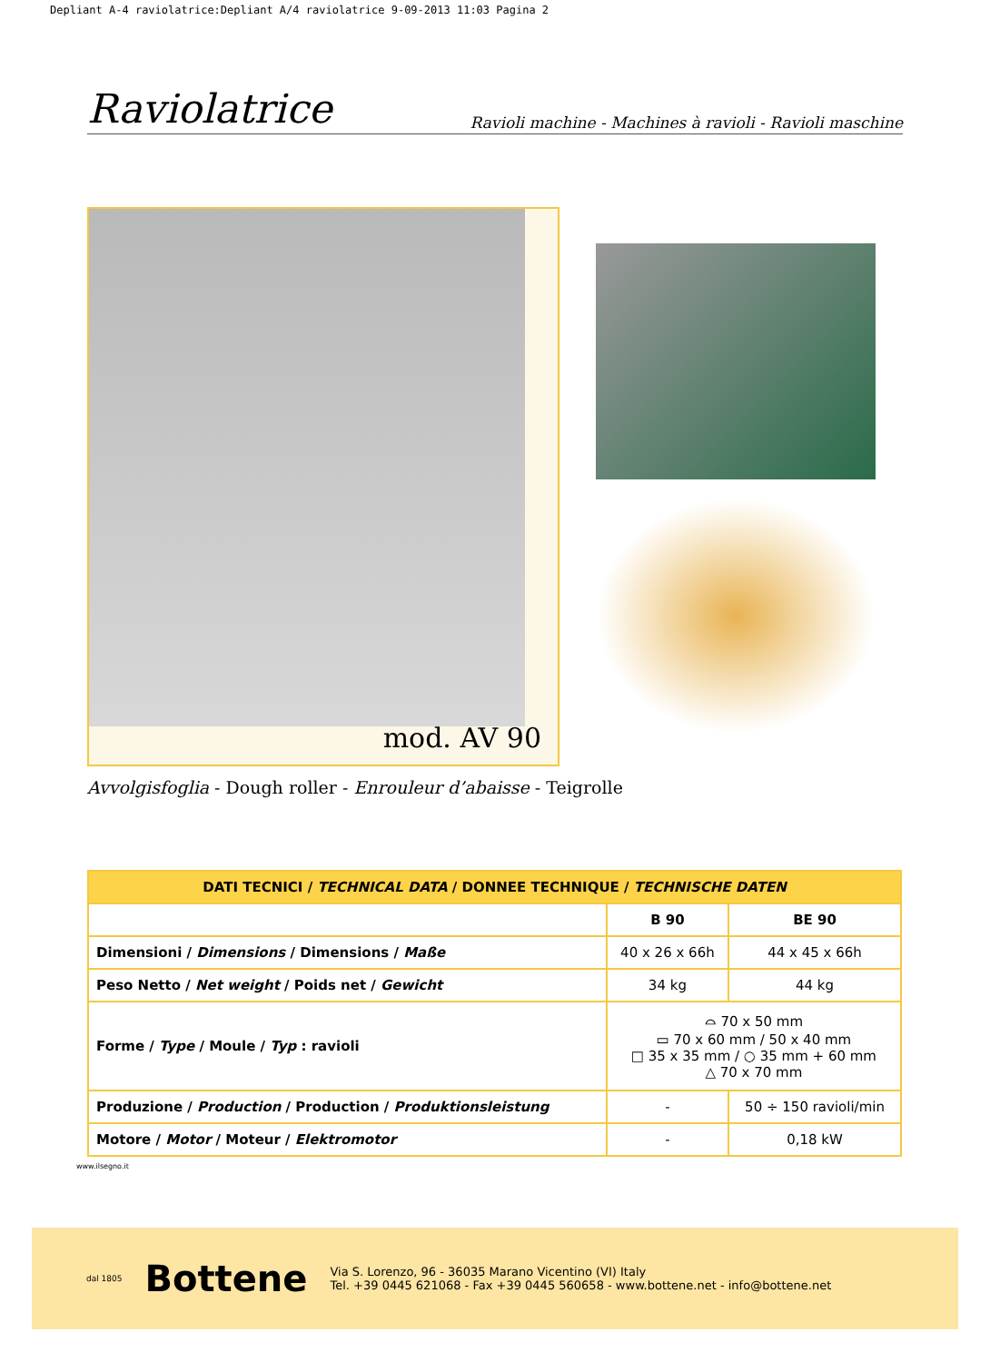Depliant A-4 raviolatrice:Depliant A/4 raviolatrice 9-09-2013 11:03 Pagina 2
Raviolatrice Ravioli machine - Machines à ravioli - Ravioli maschine
mod. AV 90
Avvolgisfoglia - Dough roller - Enrouleur d’abaisse - Teigrolle
| DATI TECNICI / TECHNICAL DATA / DONNEE TECHNIQUE / TECHNISCHE DATEN | | |
| --- | --- | --- |
| | B 90 | BE 90 |
| Dimensioni / Dimensions / Dimensions / Maße | 40 x 26 x 66h | 44 x 45 x 66h |
| Peso Netto / Net weight / Poids net / Gewicht | 34 kg | 44 kg |
| Forme / Type / Moule / Typ : ravioli | ⌓ 70 x 50 mm ▭ 70 x 60 mm / 50 x 40 mm □ 35 x 35 mm / ○ 35 mm + 60 mm △ 70 x 70 mm | |
| Produzione / Production / Production / Produktionsleistung | - | 50 ÷ 150 ravioli/min |
| Motore / Motor / Moteur / Elektromotor | - | 0,18 kW |
www.ilsegno.it
dal 1805 Bottene
Via S. Lorenzo, 96 - 36035 Marano Vicentino (VI) Italy
Tel. +39 0445 621068 - Fax +39 0445 560658 - www.bottene.net - info@bottene.net